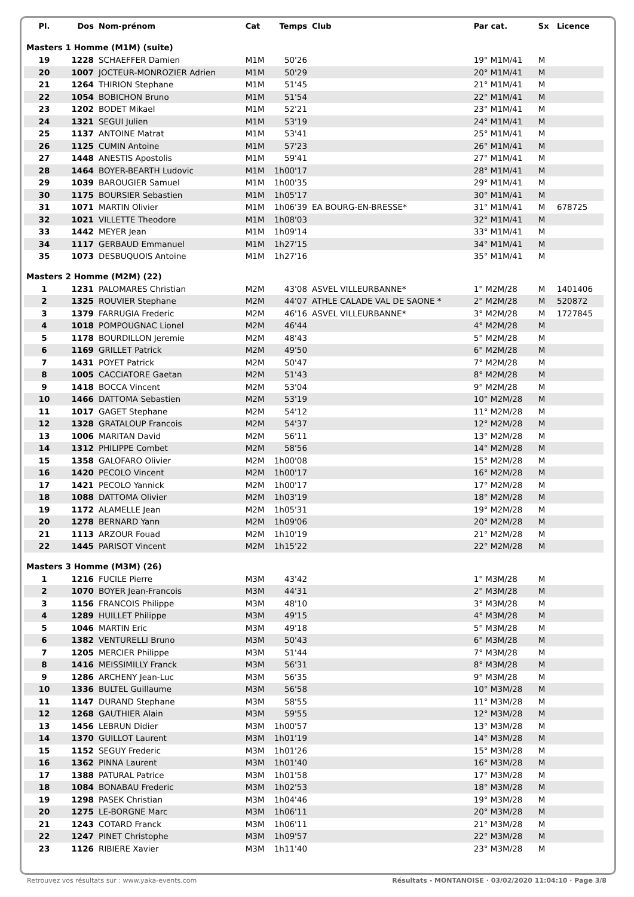| Pl. | Dos | Nom-prénom | Cat | Temps | Club | Par cat. | Sx | Licence |
| --- | --- | --- | --- | --- | --- | --- | --- | --- |
| Masters 1 Homme (M1M) (suite) | | | | | | | | |
| 19 | 1228 | SCHAEFFER Damien | M1M | 50'26 | | 19° M1M/41 | M | |
| 20 | 1007 | JOCTEUR-MONROZIER Adrien | M1M | 50'29 | | 20° M1M/41 | M | |
| 21 | 1264 | THIRION Stephane | M1M | 51'45 | | 21° M1M/41 | M | |
| 22 | 1054 | BOBICHON Bruno | M1M | 51'54 | | 22° M1M/41 | M | |
| 23 | 1202 | BODET Mikael | M1M | 52'21 | | 23° M1M/41 | M | |
| 24 | 1321 | SEGUI Julien | M1M | 53'19 | | 24° M1M/41 | M | |
| 25 | 1137 | ANTOINE Matrat | M1M | 53'41 | | 25° M1M/41 | M | |
| 26 | 1125 | CUMIN Antoine | M1M | 57'23 | | 26° M1M/41 | M | |
| 27 | 1448 | ANESTIS Apostolis | M1M | 59'41 | | 27° M1M/41 | M | |
| 28 | 1464 | BOYER-BEARTH Ludovic | M1M | 1h00'17 | | 28° M1M/41 | M | |
| 29 | 1039 | BAROUGIER Samuel | M1M | 1h00'35 | | 29° M1M/41 | M | |
| 30 | 1175 | BOURSIER Sebastien | M1M | 1h05'17 | | 30° M1M/41 | M | |
| 31 | 1071 | MARTIN Olivier | M1M | 1h06'39 | EA BOURG-EN-BRESSE* | 31° M1M/41 | M | 678725 |
| 32 | 1021 | VILLETTE Theodore | M1M | 1h08'03 | | 32° M1M/41 | M | |
| 33 | 1442 | MEYER Jean | M1M | 1h09'14 | | 33° M1M/41 | M | |
| 34 | 1117 | GERBAUD Emmanuel | M1M | 1h27'15 | | 34° M1M/41 | M | |
| 35 | 1073 | DESBUQUOIS Antoine | M1M | 1h27'16 | | 35° M1M/41 | M | |
| Masters 2 Homme (M2M) (22) | | | | | | | | |
| 1 | 1231 | PALOMARES Christian | M2M | 43'08 | ASVEL VILLEURBANNE* | 1° M2M/28 | M | 1401406 |
| 2 | 1325 | ROUVIER Stephane | M2M | 44'07 | ATHLE CALADE VAL DE SAONE * | 2° M2M/28 | M | 520872 |
| 3 | 1379 | FARRUGIA Frederic | M2M | 46'16 | ASVEL VILLEURBANNE* | 3° M2M/28 | M | 1727845 |
| 4 | 1018 | POMPOUGNAC Lionel | M2M | 46'44 | | 4° M2M/28 | M | |
| 5 | 1178 | BOURDILLON Jeremie | M2M | 48'43 | | 5° M2M/28 | M | |
| 6 | 1169 | GRILLET Patrick | M2M | 49'50 | | 6° M2M/28 | M | |
| 7 | 1431 | POYET Patrick | M2M | 50'47 | | 7° M2M/28 | M | |
| 8 | 1005 | CACCIATORE Gaetan | M2M | 51'43 | | 8° M2M/28 | M | |
| 9 | 1418 | BOCCA Vincent | M2M | 53'04 | | 9° M2M/28 | M | |
| 10 | 1466 | DATTOMA Sebastien | M2M | 53'19 | | 10° M2M/28 | M | |
| 11 | 1017 | GAGET Stephane | M2M | 54'12 | | 11° M2M/28 | M | |
| 12 | 1328 | GRATALOUP Francois | M2M | 54'37 | | 12° M2M/28 | M | |
| 13 | 1006 | MARITAN David | M2M | 56'11 | | 13° M2M/28 | M | |
| 14 | 1312 | PHILIPPE Combet | M2M | 58'56 | | 14° M2M/28 | M | |
| 15 | 1358 | GALOFARO Olivier | M2M | 1h00'08 | | 15° M2M/28 | M | |
| 16 | 1420 | PECOLO Vincent | M2M | 1h00'17 | | 16° M2M/28 | M | |
| 17 | 1421 | PECOLO Yannick | M2M | 1h00'17 | | 17° M2M/28 | M | |
| 18 | 1088 | DATTOMA Olivier | M2M | 1h03'19 | | 18° M2M/28 | M | |
| 19 | 1172 | ALAMELLE Jean | M2M | 1h05'31 | | 19° M2M/28 | M | |
| 20 | 1278 | BERNARD Yann | M2M | 1h09'06 | | 20° M2M/28 | M | |
| 21 | 1113 | ARZOUR Fouad | M2M | 1h10'19 | | 21° M2M/28 | M | |
| 22 | 1445 | PARISOT Vincent | M2M | 1h15'22 | | 22° M2M/28 | M | |
| Masters 3 Homme (M3M) (26) | | | | | | | | |
| 1 | 1216 | FUCILE Pierre | M3M | 43'42 | | 1° M3M/28 | M | |
| 2 | 1070 | BOYER Jean-Francois | M3M | 44'31 | | 2° M3M/28 | M | |
| 3 | 1156 | FRANCOIS Philippe | M3M | 48'10 | | 3° M3M/28 | M | |
| 4 | 1289 | HUILLET Philippe | M3M | 49'15 | | 4° M3M/28 | M | |
| 5 | 1046 | MARTIN Eric | M3M | 49'18 | | 5° M3M/28 | M | |
| 6 | 1382 | VENTURELLI Bruno | M3M | 50'43 | | 6° M3M/28 | M | |
| 7 | 1205 | MERCIER Philippe | M3M | 51'44 | | 7° M3M/28 | M | |
| 8 | 1416 | MEISSIMILLY Franck | M3M | 56'31 | | 8° M3M/28 | M | |
| 9 | 1286 | ARCHENY Jean-Luc | M3M | 56'35 | | 9° M3M/28 | M | |
| 10 | 1336 | BULTEL Guillaume | M3M | 56'58 | | 10° M3M/28 | M | |
| 11 | 1147 | DURAND Stephane | M3M | 58'55 | | 11° M3M/28 | M | |
| 12 | 1268 | GAUTHIER Alain | M3M | 59'55 | | 12° M3M/28 | M | |
| 13 | 1456 | LEBRUN Didier | M3M | 1h00'57 | | 13° M3M/28 | M | |
| 14 | 1370 | GUILLOT Laurent | M3M | 1h01'19 | | 14° M3M/28 | M | |
| 15 | 1152 | SEGUY Frederic | M3M | 1h01'26 | | 15° M3M/28 | M | |
| 16 | 1362 | PINNA Laurent | M3M | 1h01'40 | | 16° M3M/28 | M | |
| 17 | 1388 | PATURAL Patrice | M3M | 1h01'58 | | 17° M3M/28 | M | |
| 18 | 1084 | BONABAU Frederic | M3M | 1h02'53 | | 18° M3M/28 | M | |
| 19 | 1298 | PASEK Christian | M3M | 1h04'46 | | 19° M3M/28 | M | |
| 20 | 1275 | LE-BORGNE Marc | M3M | 1h06'11 | | 20° M3M/28 | M | |
| 21 | 1243 | COTARD Franck | M3M | 1h06'11 | | 21° M3M/28 | M | |
| 22 | 1247 | PINET Christophe | M3M | 1h09'57 | | 22° M3M/28 | M | |
| 23 | 1126 | RIBIERE Xavier | M3M | 1h11'40 | | 23° M3M/28 | M | |
Retrouvez vos résultats sur : www.yaka-events.com Résultats - MONTANOISE · 03/02/2020 11:04:10 · Page 3/8